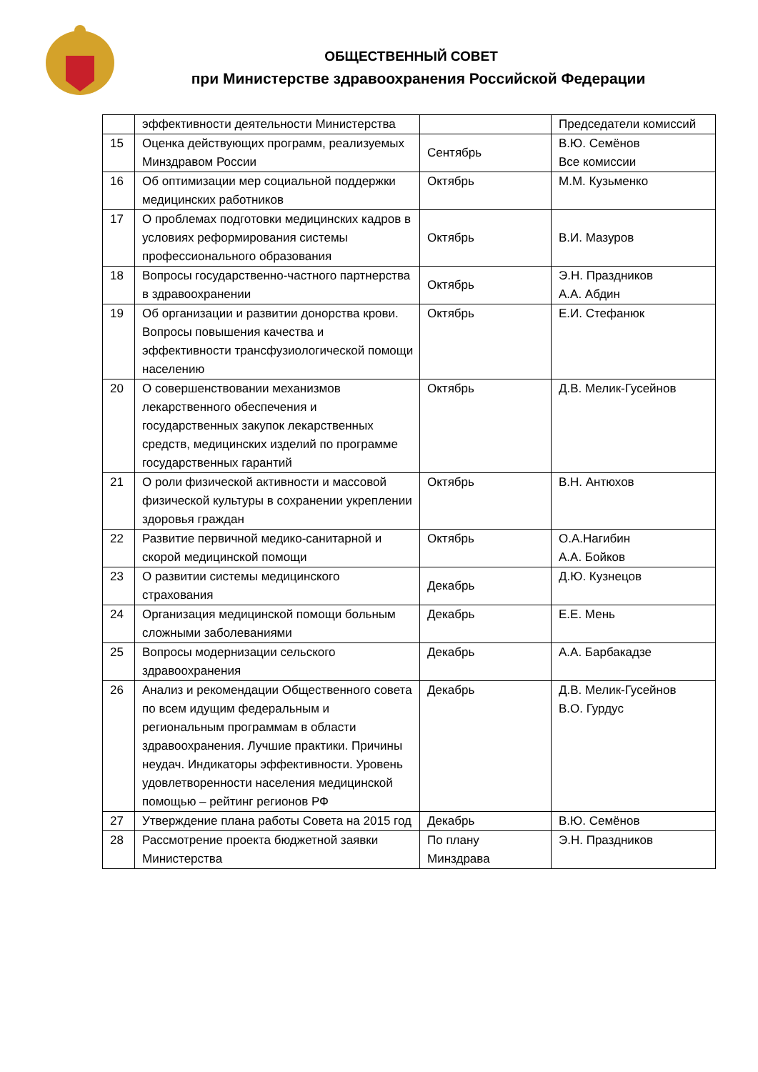ОБЩЕСТВЕННЫЙ СОВЕТ
при Министерстве здравоохранения Российской Федерации
| | эффективности деятельности Министерства | | Председатели комиссий |
| 15 | Оценка действующих программ, реализуемых Минздравом России | Сентябрь | В.Ю. Семёнов Все комиссии |
| 16 | Об оптимизации мер социальной поддержки медицинских работников | Октябрь | М.М. Кузьменко |
| 17 | О проблемах подготовки медицинских кадров в условиях реформирования системы профессионального образования | Октябрь | В.И. Мазуров |
| 18 | Вопросы государственно-частного партнерства в здравоохранении | Октябрь | Э.Н. Праздников А.А. Абдин |
| 19 | Об организации и развитии донорства крови. Вопросы повышения качества и эффективности трансфузиологической помощи населению | Октябрь | Е.И. Стефанюк |
| 20 | О совершенствовании механизмов лекарственного обеспечения и государственных закупок лекарственных средств, медицинских изделий по программе государственных гарантий | Октябрь | Д.В. Мелик-Гусейнов |
| 21 | О роли физической активности и массовой физической культуры в сохранении укреплении здоровья граждан | Октябрь | В.Н. Антюхов |
| 22 | Развитие первичной медико-санитарной и скорой медицинской помощи | Октябрь | О.А.Нагибин А.А. Бойков |
| 23 | О развитии системы медицинского страхования | Декабрь | Д.Ю. Кузнецов |
| 24 | Организация медицинской помощи больным сложными заболеваниями | Декабрь | Е.Е. Мень |
| 25 | Вопросы модернизации сельского здравоохранения | Декабрь | А.А. Барбакадзе |
| 26 | Анализ и рекомендации Общественного совета по всем идущим федеральным и региональным программам в области здравоохранения. Лучшие практики. Причины неудач. Индикаторы эффективности. Уровень удовлетворенности населения медицинской помощью – рейтинг регионов РФ | Декабрь | Д.В. Мелик-Гусейнов В.О. Гурдус |
| 27 | Утверждение плана работы Совета на 2015 год | Декабрь | В.Ю. Семёнов |
| 28 | Рассмотрение проекта бюджетной заявки Министерства | По плану Минздрава | Э.Н. Праздников |